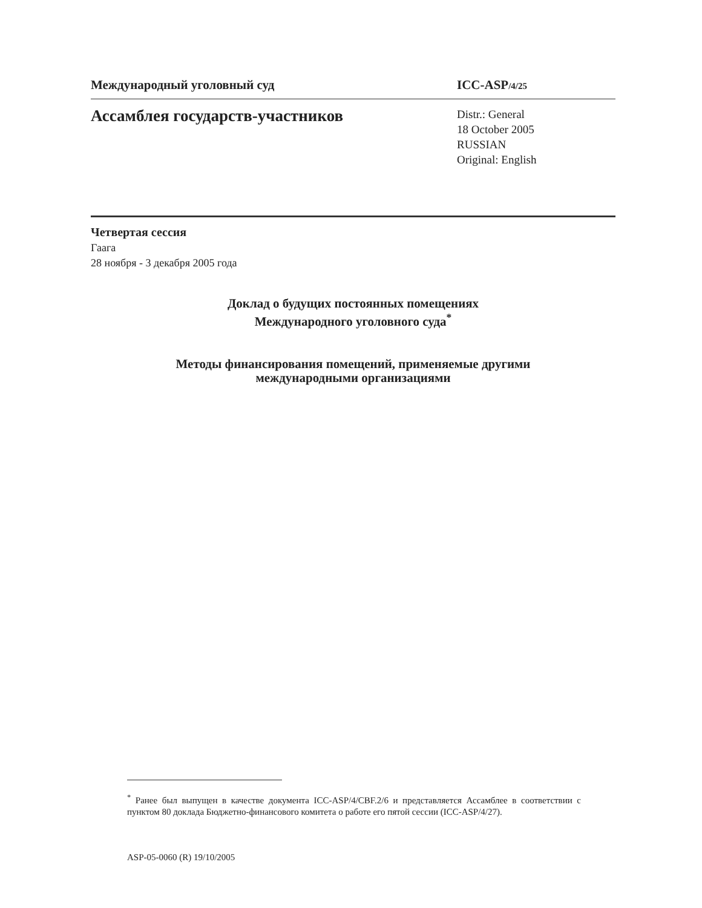Международный уголовный суд ICC-ASP/4/25
Ассамблея государств-участников
Distr.: General
18 October 2005
RUSSIAN
Original: English
Четвертая сессия
Гаага
28 ноября - 3 декабря 2005 года
Доклад о будущих постоянных помещениях
Международного уголовного суда<sup>*</sup>
Методы финансирования помещений, применяемые другими
международными организациями
<sup>*</sup> Ранее был выпущен в качестве документа ICC-ASP/4/CBF.2/6 и представляется Ассамблее в соответствии с пунктом 80 доклада Бюджетно-финансового комитета о работе его пятой сессии (ICC-ASP/4/27).
ASP-05-0060 (R) 19/10/2005